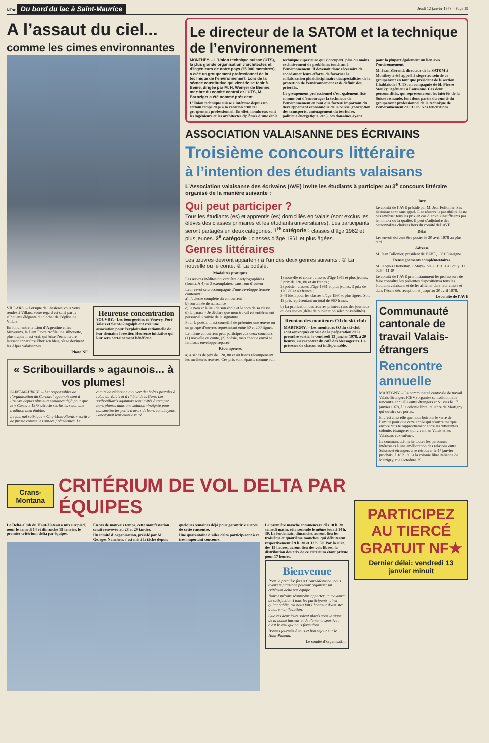NF★ Du bord du lac à Saint-Maurice Jeudi 12 janvier 1978 – Page 19
A l’assaut du ciel...
comme les cimes environnantes
VILLARS. – Lorsque de Chesières vous vous rendez à Villars, votre regard est saisi par la silhouette élégante du clocher de l’église de Villars.
En fond, entre le Lion d’Argentine et les Muverans, la Dent Favre profile une silhouette, plus trapue il est vrai, qui brise l’échancrure laissant apparaître l’horizon bleu, où se devinent les Alpes valaisannes.
Photo NF
Heureuse concentration
VOUVRY.– Les bourgeoisies de Vouvry, Port-Valais et Saint-Gingolph ont créé une association pour l’exploitation rationnelle de leur domaine forestier. Heureuse initiative qui leur sera certainement bénéfique.
« Scribouillards » agaunois... à vos plumes!
SAINT-MAURICE. – Les responsables de l’organisation du Carnaval agaunois sont à l’œuvre depuis plusieurs semaines déjà pour que le « Carna » 1978 déroule ses fastes selon une tradition bien établie.
Le journal satirique « Cinq-Mots-Riards » sortira de presse comme les années précédentes. Le comité de rédaction a ouvert des boîtes postales à l’Ecu du Valais et à l’hôtel de la Gare. Les scribouillards agaunois sont invités à tremper leurs plumes dans une solution vinaigrée pour transmettre les petits travers de leurs concitoyens, l’anonymat leur étant assuré...
Le directeur de la SATOM et la technique de l’environnement
MONTHEY. – L’Union technique suisse (UTS), la plus grande organisation d’architectes et d’ingénieurs de notre pays (15 000 membres), a créé un groupement professionnel de la technique de l’environnement. Lors de la séance constitutive qui vient de se tenir à Berne, dirigée par M. H. Wenger de Bienne, membre du comité central de l’UTS, M. Baenziger a été nommé président.
L’Union technique suisse s’intéresse depuis un certain temps déjà à la création d’un tel groupement professionnel. En effet, nombreux sont les ingénieurs et les architectes diplômés d’une école technique supérieure qui s’occupent, plus ou moins exclusivement de problèmes touchant à l’environnement. Il devenait donc nécessaire de coordonner leurs efforts, de favoriser la collaboration pluridisciplinaire des spécialistes de la protection de l’environnement et de définir des priorités.
Ce groupement professionnel s’est également fixé comme but d’encourager la technique de l’environnement en tant que facteur important du développement économique de la Suisse (conception des transports, aménagement du territoire, politique énergétique, etc.), ces domaines ayant pour la plupart également un lien avec l’environnement.
M. Jean Morend, directeur de la SATOM à Monthey, a été appelé à siéger au sein de ce groupement en tant que président de la section Chablais de l’UTS, en compagnie de M. Pierre Stouky, ingénieur à Lausanne. Ces deux personnalités, qui représenteront les intérêts de la Suisse romande, font donc partie du comité du groupement professionnel de la technique de l’environnement de l’UTS. Nos félicitations.
ASSOCIATION VALAISANNE DES ÉCRIVAINS
Troisième concours littéraire
à l’intention des étudiants valaisans
L’Association valaisanne des écrivains (AVE) invite les étudiants à participer au 3<sup>e</sup> concours littéraire organisé de la manière suivante :
Qui peut participer ?
Tous les étudiants (es) et apprentis (es) domiciliés en Valais (sont exclus les élèves des classes primaires et les étudiants universitaires). Les participants seront partagés en deux catégories. 1<sup>re</sup> catégorie : classes d’âge 1962 et plus jeunes. 2<sup>e</sup> catégorie : classes d’âge 1961 et plus âgées.
Genres littéraires
Les œuvres devront appartenir à l’un des deux genres suivants : ① La nouvelle ou le conte. ② La poésie.
Modalités pratiques
Les œuvres inédites doivent être dactylographiées (format A 4) en 3 exemplaires, sans nom d’auteur
Leur envoi sera accompagné d’une enveloppe fermée contenant :
a) l’adresse complète du concurrent
b) son année de naissance
c) le nom et le lieu de son école et le nom de sa classe
d) la phrase « Je déclare que mon travail est entièrement personnel » suivie de la signature.
Pour la poésie, il est conseillé de présenter une œuvre ou un groupe d’œuvres représentant entre 50 et 200 lignes.
Le même concurrent peut participer aux deux concours (1) nouvelle ou conte, (2) poésie, mais chaque envoi se fera sous enveloppe séparée.
Récompenses
a) 4 séries de prix de 120, 80 et 40 francs récompensent les meilleures œuvres. Ces prix sont répartis comme suit :
1) nouvelle et conte : classes d’âge 1961 et plus jeunes, 3 prix de 120, 80 et 40 francs ;
2) poésie : classes d’âge 1961 et plus jeunes, 3 prix de 120, 80 et 40 francs ;
3-4) idem pour les classes d’âge 1960 et plus âgées. Soit 12 prix représentant un total de 960 francs.
b) La publication des œuvres primées dans des journaux ou des revues (délai de publication selon possibilités).
Réunion des moniteurs OJ du ski-club
MARTIGNY. – Les moniteurs OJ du ski-club sont convoqués en vue de la préparation de la première sortie, le vendredi 13 janvier 1978, à 20 heures, au carnotzet du café des Messageries. La présence de chacun est indispensable.
Jury
Le comité de l’AVE présidé par M. Jean Follonier. Ses décisions sont sans appel. Il se réserve la possibilité de ne pas attribuer tous les prix en cas d’envois insuffisants par le nombre ou la qualité. Il peut s’adjoindre des personnalités choisies hors du comité de l’AVE.
Délai
Les envois doivent être postés le 30 avril 1978 au plus tard.
Adresse
M. Jean Follonier, président de l’AVE, 1961 Euseigne.
Renseignements complémentaires
M. Jacques Darbellay, « Maya-Joie », 1931 La Fouly. Tél. 026 4 11 30
Le comité de l’AVE prie instamment les professeurs de faire connaître les présentes dispositions à tous les étudiants valaisans et de les afficher dans leur classe et dans l’école dès réception et jusqu’au 30 avril 1978.
Le comité de l’AVE
Communauté cantonale de travail Valais-étrangers
Rencontre annuelle
MARTIGNY. – La communauté cantonale de travail Valais-Etrangers (CEV) organise sa traditionnelle rencontre annuelle entre étrangers et Suisses le 17 janvier 1978, à la colonie libre italienne de Martigny qui ouvrira ses portes.
Et c’est chez elle que nous boirons le verre de l’amitié pour que cette année qui s’ouvre marque encore plus le rapprochement entre les différentes colonies étrangères qui vivent en Valais et les Valaisans eux-mêmes.
La communauté invite toutes les personnes intéressées à une amélioration des relations entre Suisses et étrangers à se retrouver le 17 janvier prochain, à 18 h. 30, à la colonie libre italienne de Martigny, rue Octodure 25.
Crans-Montana
CRITÉRIUM DE VOL DELTA PAR ÉQUIPES
Le Delta-Club du Haut-Plateau a mis sur pied, pour le samedi 14 et dimanche 15 janvier, le premier critérium delta par équipes.
En cas de mauvais temps, cette manifestation serait renvoyée au 28 et 29 janvier.
Un comité d’organisation, présidé par M. Georges Nanchen, s’est mis à la tâche depuis quelques semaines déjà pour garantir le succès de cette rencontre.
Une quarantaine d’ailes delta participeront à ce très important concours.
La première manche commencera dès 10 h. 30 samedi matin, et la seconde le même jour à 14 h. 30. Le lendemain, dimanche, auront lieu les troisième et quatrième manches, qui débuteront respectivement à 9 h. 30 et 13 h. 30. Par la suite, dès 15 heures, auront lieu des vols libres, la distribution des prix de ce critérium étant prévue pour 17 heures.
Bienvenue
Pour la première fois à Crans-Montana, nous avons le plaisir de pouvoir organiser un critérium delta par équipe.
Nous espérons néanmoins apporter un maximum de satisfaction à tous les participants, ainsi qu’au public, qui nous fait l’honneur d’assister à notre manifestation.
Que ces deux jours soient placés sous le signe de la bonne humeur et de l’entente sportive ; c’est le vœu que nous formulons.
Bonnes journées à tous et bon séjour sur le Haut-Plateau.
Le comité d’organisation
PARTICIPEZ AU TIERCÉ GRATUIT NF★
Dernier délai: vendredi 13 janvier minuit